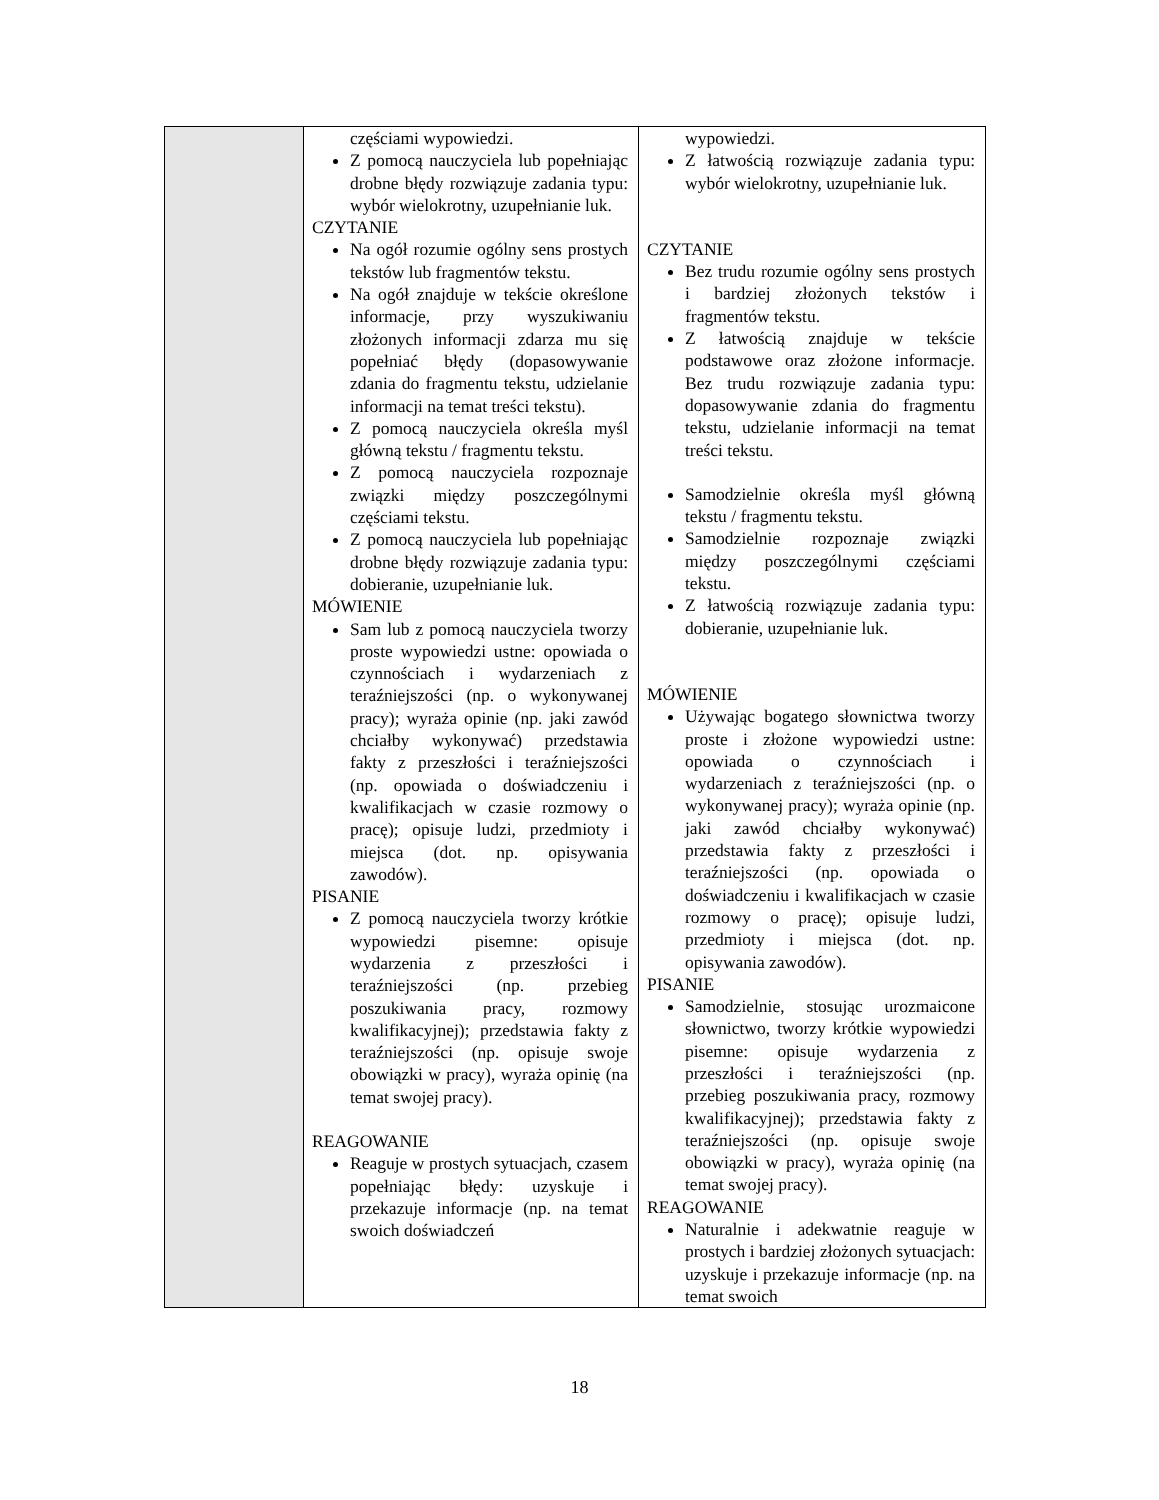| | częściami wypowiedzi. Z pomocą nauczyciela lub popełniając drobne błędy rozwiązuje zadania typu: wybór wielokrotny, uzupełnianie luk. CZYTANIE Na ogół rozumie ogólny sens prostych tekstów lub fragmentów tekstu. Na ogół znajduje w tekście określone informacje, przy wyszukiwaniu złożonych informacji zdarza mu się popełniać błędy (dopasowywanie zdania do fragmentu tekstu, udzielanie informacji na temat treści tekstu). Z pomocą nauczyciela określa myśl główną tekstu / fragmentu tekstu. Z pomocą nauczyciela rozpoznaje związki między poszczególnymi częściami tekstu. Z pomocą nauczyciela lub popełniając drobne błędy rozwiązuje zadania typu: dobieranie, uzupełnianie luk. MÓWIENIE Sam lub z pomocą nauczyciela tworzy proste wypowiedzi ustne: opowiada o czynnościach i wydarzeniach z teraźniejszości (np. o wykonywanej pracy); wyraża opinie (np. jaki zawód chciałby wykonywać) przedstawia fakty z przeszłości i teraźniejszości (np. opowiada o doświadczeniu i kwalifikacjach w czasie rozmowy o pracę); opisuje ludzi, przedmioty i miejsca (dot. np. opisywania zawodów). PISANIE Z pomocą nauczyciela tworzy krótkie wypowiedzi pisemne: opisuje wydarzenia z przeszłości i teraźniejszości (np. przebieg poszukiwania pracy, rozmowy kwalifikacyjnej); przedstawia fakty z teraźniejszości (np. opisuje swoje obowiązki w pracy), wyraża opinię (na temat swojej pracy). REAGOWANIE Reaguje w prostych sytuacjach, czasem popełniając błędy: uzyskuje i przekazuje informacje (np. na temat swoich doświadczeń | wypowiedzi. Z łatwością rozwiązuje zadania typu: wybór wielokrotny, uzupełnianie luk. CZYTANIE Bez trudu rozumie ogólny sens prostych i bardziej złożonych tekstów i fragmentów tekstu. Z łatwością znajduje w tekście podstawowe oraz złożone informacje. Bez trudu rozwiązuje zadania typu: dopasowywanie zdania do fragmentu tekstu, udzielanie informacji na temat treści tekstu. Samodzielnie określa myśl główną tekstu / fragmentu tekstu. Samodzielnie rozpoznaje związki między poszczególnymi częściami tekstu. Z łatwością rozwiązuje zadania typu: dobieranie, uzupełnianie luk. MÓWIENIE Używając bogatego słownictwa tworzy proste i złożone wypowiedzi ustne: opowiada o czynnościach i wydarzeniach z teraźniejszości (np. o wykonywanej pracy); wyraża opinie (np. jaki zawód chciałby wykonywać) przedstawia fakty z przeszłości i teraźniejszości (np. opowiada o doświadczeniu i kwalifikacjach w czasie rozmowy o pracę); opisuje ludzi, przedmioty i miejsca (dot. np. opisywania zawodów). PISANIE Samodzielnie, stosując urozmaicone słownictwo, tworzy krótkie wypowiedzi pisemne: opisuje wydarzenia z przeszłości i teraźniejszości (np. przebieg poszukiwania pracy, rozmowy kwalifikacyjnej); przedstawia fakty z teraźniejszości (np. opisuje swoje obowiązki w pracy), wyraża opinię (na temat swojej pracy). REAGOWANIE Naturalnie i adekwatnie reaguje w prostych i bardziej złożonych sytuacjach: uzyskuje i przekazuje informacje (np. na temat swoich |
18